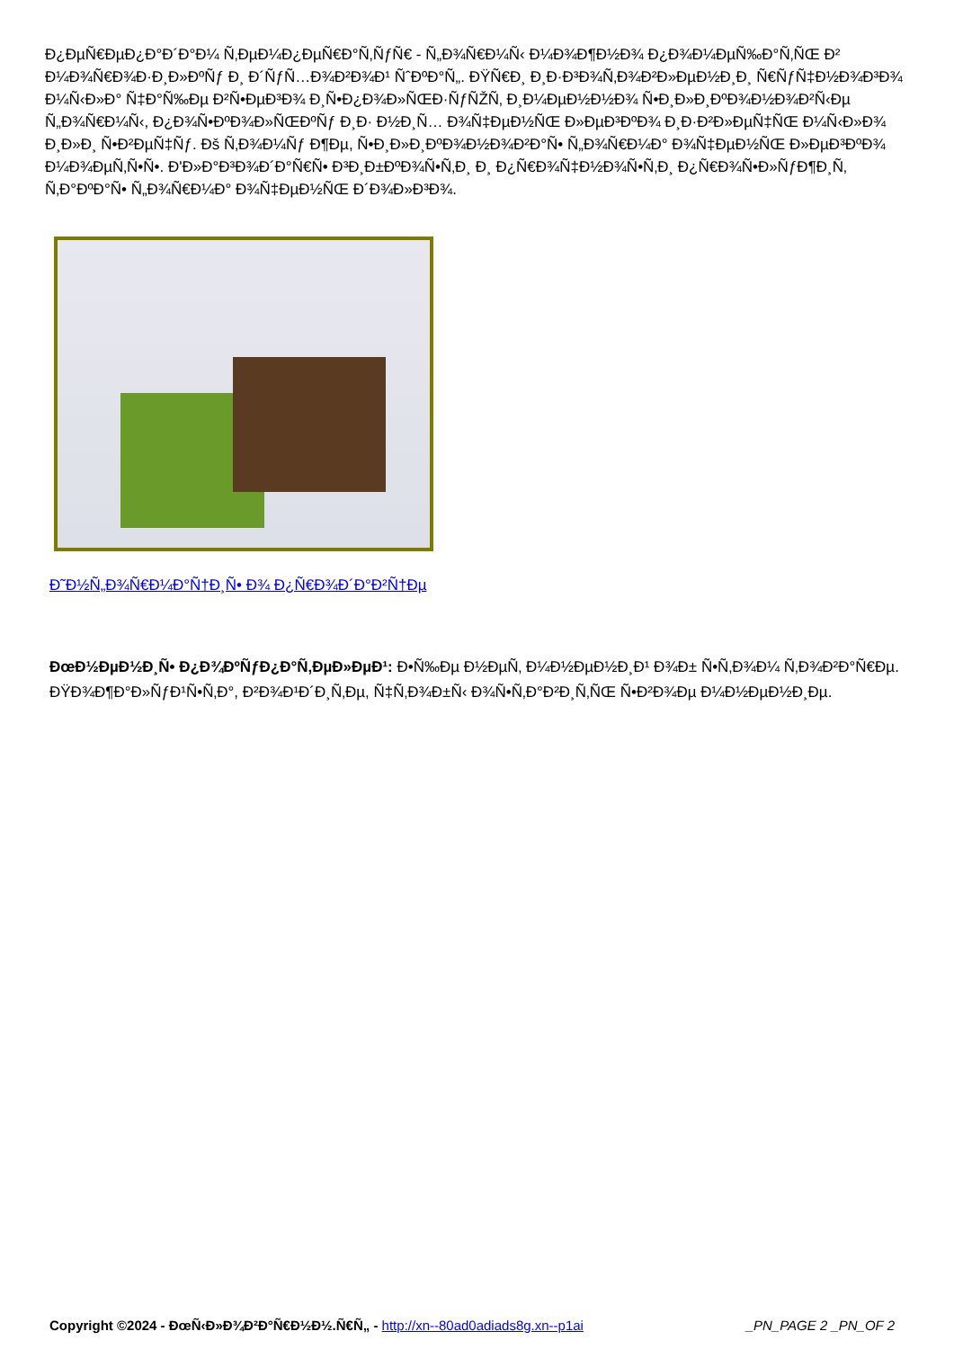Ð¿ÐµÑ€ÐµÐ¿Ð°Ð´Ð°Ð¼ Ñ‚ÐµÐ¼Ð¿ÐµÑ€Ð°Ñ‚ÑƒÑ€ - Ñ„Ð¾Ñ€Ð¼Ñ‹ Ð¼Ð¾Ð¶Ð½Ð¾ Ð¿Ð¾Ð¼ÐµÑ‰Ð°Ñ‚ÑŒ Ð² Ð¼Ð¾Ñ€Ð¾Ð·Ð¸Ð»ÐºÑƒ Ð¸ Ð´ÑƒÑ…Ð¾Ð²Ð¾Ð¹ ÑˆÐºÐ°Ñ„. ÐŸÑ€Ð¸ Ð¸Ð·Ð³Ð¾Ñ‚Ð¾Ð²Ð»ÐµÐ½Ð¸Ð¸ Ñ€ÑƒÑ‡Ð½Ð¾Ð³Ð¾ Ð¼Ñ‹Ð»Ð° Ñ‡Ð°Ñ‰Ðµ Ð²Ñ•ÐµÐ³Ð¾ Ð¸Ñ•Ð¿Ð¾Ð»ÑŒÐ·ÑƒÑŽÑ‚ Ð¸Ð¼ÐµÐ½Ð½Ð¾ Ñ•Ð¸Ð»Ð¸ÐºÐ¾Ð½Ð¾Ð²Ñ‹Ðµ Ñ„Ð¾Ñ€Ð¼Ñ‹, Ð¿Ð¾Ñ•ÐºÐ¾Ð»ÑŒÐºÑƒ Ð¸Ð· Ð½Ð¸Ñ… Ð¾Ñ‡ÐµÐ½ÑŒ Ð»ÐµÐ³ÐºÐ¾ Ð¸Ð·Ð²Ð»ÐµÑ‡ÑŒ Ð¼Ñ‹Ð»Ð¾ Ð¸Ð»Ð¸ Ñ•Ð²ÐµÑ‡Ñƒ. Ðš Ñ‚Ð¾Ð¼Ñƒ Ð¶Ðµ, Ñ•Ð¸Ð»Ð¸ÐºÐ¾Ð½Ð¾Ð²Ð°Ñ• Ñ„Ð¾Ñ€Ð¼Ð° Ð¾Ñ‡ÐµÐ½ÑŒ Ð»ÐµÐ³ÐºÐ¾ Ð¼Ð¾ÐµÑ‚Ñ•Ñ•. Ð'Ð»Ð°Ð³Ð¾Ð´Ð°Ñ€Ñ• Ð³Ð¸Ð±ÐºÐ¾Ñ•Ñ‚Ð¸ Ð¸ Ð¿Ñ€Ð¾Ñ‡Ð½Ð¾Ñ•Ñ‚Ð¸ Ð¿Ñ€Ð¾Ñ•Ð»ÑƒÐ¶Ð¸Ñ‚ Ñ‚Ð°ÐºÐ°Ñ• Ñ„Ð¾Ñ€Ð¼Ð° Ð¾Ñ‡ÐµÐ½ÑŒ Ð´Ð¾Ð»Ð³Ð¾.
Ð˜Ð½Ñ„Ð¾Ñ€Ð¼Ð°Ñ†Ð¸Ñ• Ð¾ Ð¿Ñ€Ð¾Ð´Ð°Ð²Ñ†Ðµ
ÐœÐ½ÐµÐ½Ð¸Ñ• Ð¿Ð¾ÐºÑƒÐ¿Ð°Ñ‚ÐµÐ»ÐµÐ¹: Ð•Ñ‰Ðµ Ð½ÐµÑ‚ Ð¼Ð½ÐµÐ½Ð¸Ð¹ Ð¾Ð± Ñ•Ñ‚Ð¾Ð¼ Ñ‚Ð¾Ð²Ð°Ñ€Ðµ.
ÐŸÐ¾Ð¶Ð°Ð»ÑƒÐ¹Ñ•Ñ‚Ð°, Ð²Ð¾Ð¹Ð´Ð¸Ñ‚Ðµ, Ñ‡Ñ‚Ð¾Ð±Ñ‹ Ð¾Ñ•Ñ‚Ð°Ð²Ð¸Ñ‚ÑŒ Ñ•Ð²Ð¾Ðµ Ð¼Ð½ÐµÐ½Ð¸Ðµ.
Copyright ©2024 - ÐœÑ‹Ð»Ð¾Ð²Ð°Ñ€Ð½Ð½.Ñ€Ñ„ - http://xn--80ad0adiads8g.xn--p1ai _PN_PAGE 2 _PN_OF 2